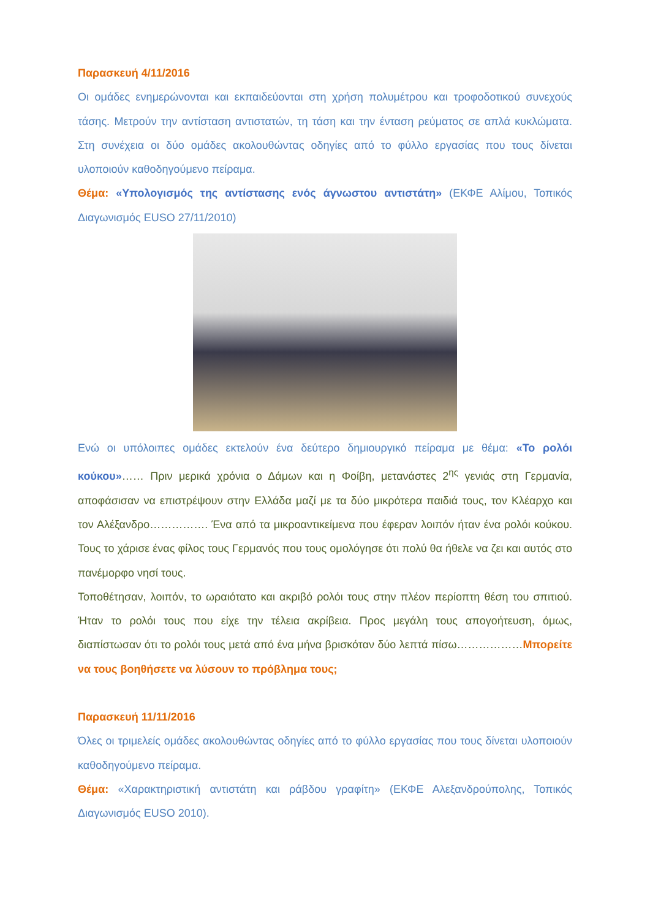Παρασκευή 4/11/2016
Οι ομάδες ενημερώνονται και εκπαιδεύονται στη χρήση πολυμέτρου και τροφοδοτικού συνεχούς τάσης. Μετρούν την αντίσταση αντιστατών, τη τάση και την ένταση ρεύματος σε απλά κυκλώματα. Στη συνέχεια οι δύο ομάδες ακολουθώντας οδηγίες από το φύλλο εργασίας που τους δίνεται υλοποιούν καθοδηγούμενο πείραμα.
Θέμα: «Υπολογισμός της αντίστασης ενός άγνωστου αντιστάτη» (ΕΚΦΕ Αλίμου, Τοπικός Διαγωνισμός EUSO 27/11/2010)
Ενώ οι υπόλοιπες ομάδες εκτελούν ένα δεύτερο δημιουργικό πείραμα με θέμα: «Το ρολόι κούκου»…… Πριν μερικά χρόνια ο Δάμων και η Φοίβη, μετανάστες 2<sup>ης</sup> γενιάς στη Γερμανία, αποφάσισαν να επιστρέψουν στην Ελλάδα μαζί με τα δύο μικρότερα παιδιά τους, τον Κλέαρχο και τον Αλέξανδρο……………. Ένα από τα μικροαντικείμενα που έφεραν λοιπόν ήταν ένα ρολόι κούκου. Τους το χάρισε ένας φίλος τους Γερμανός που τους ομολόγησε ότι πολύ θα ήθελε να ζει και αυτός στο πανέμορφο νησί τους.
Τοποθέτησαν, λοιπόν, το ωραιότατο και ακριβό ρολόι τους στην πλέον περίοπτη θέση του σπιτιού. Ήταν το ρολόι τους που είχε την τέλεια ακρίβεια. Προς μεγάλη τους απογοήτευση, όμως, διαπίστωσαν ότι το ρολόι τους μετά από ένα μήνα βρισκόταν δύο λεπτά πίσω………………Μπορείτε να τους βοηθήσετε να λύσουν το πρόβλημα τους;
Παρασκευή 11/11/2016
Όλες οι τριμελείς ομάδες ακολουθώντας οδηγίες από το φύλλο εργασίας που τους δίνεται υλοποιούν καθοδηγούμενο πείραμα.
Θέμα: «Χαρακτηριστική αντιστάτη και ράβδου γραφίτη» (ΕΚΦΕ Αλεξανδρούπολης, Τοπικός Διαγωνισμός EUSO 2010).